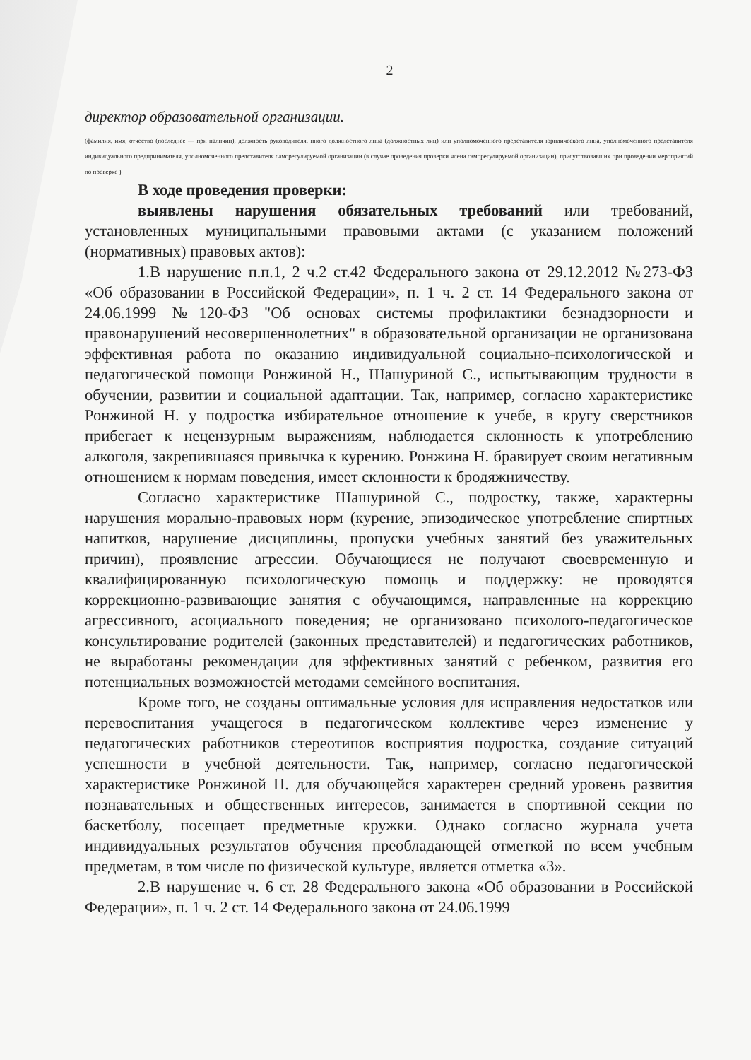2
директор образовательной организации.
(фамилия, имя, отчество (последнее — при наличии), должность руководителя, иного должностного лица (должностных лиц) или уполномоченного представителя юридического лица, уполномоченного представителя индивидуального предпринимателя, уполномоченного представителя саморегулируемой организации (в случае проведения проверки члена саморегулируемой организации), присутствовавших при проведении мероприятий по проверке )
В ходе проведения проверки:
выявлены нарушения обязательных требований или требований, установленных муниципальными правовыми актами (с указанием положений (нормативных) правовых актов):
1.В нарушение п.п.1, 2 ч.2 ст.42 Федерального закона от 29.12.2012 №273-ФЗ «Об образовании в Российской Федерации», п. 1 ч. 2 ст. 14 Федерального закона от 24.06.1999 №120-ФЗ "Об основах системы профилактики безнадзорности и правонарушений несовершеннолетних" в образовательной организации не организована эффективная работа по оказанию индивидуальной социально-психологической и педагогической помощи Ронжиной Н., Шашуриной С., испытывающим трудности в обучении, развитии и социальной адаптации. Так, например, согласно характеристике Ронжиной Н. у подростка избирательное отношение к учебе, в кругу сверстников прибегает к нецензурным выражениям, наблюдается склонность к употреблению алкоголя, закрепившаяся привычка к курению. Ронжина Н. бравирует своим негативным отношением к нормам поведения, имеет склонности к бродяжничеству.
Согласно характеристике Шашуриной С., подростку, также, характерны нарушения морально-правовых норм (курение, эпизодическое употребление спиртных напитков, нарушение дисциплины, пропуски учебных занятий без уважительных причин), проявление агрессии. Обучающиеся не получают своевременную и квалифицированную психологическую помощь и поддержку: не проводятся коррекционно-развивающие занятия с обучающимся, направленные на коррекцию агрессивного, асоциального поведения; не организовано психолого-педагогическое консультирование родителей (законных представителей) и педагогических работников, не выработаны рекомендации для эффективных занятий с ребенком, развития его потенциальных возможностей методами семейного воспитания.
Кроме того, не созданы оптимальные условия для исправления недостатков или перевоспитания учащегося в педагогическом коллективе через изменение у педагогических работников стереотипов восприятия подростка, создание ситуаций успешности в учебной деятельности. Так, например, согласно педагогической характеристике Ронжиной Н. для обучающейся характерен средний уровень развития познавательных и общественных интересов, занимается в спортивной секции по баскетболу, посещает предметные кружки. Однако согласно журнала учета индивидуальных результатов обучения преобладающей отметкой по всем учебным предметам, в том числе по физической культуре, является отметка «3».
2.В нарушение ч. 6 ст. 28 Федерального закона «Об образовании в Российской Федерации», п. 1 ч. 2 ст. 14 Федерального закона от 24.06.1999